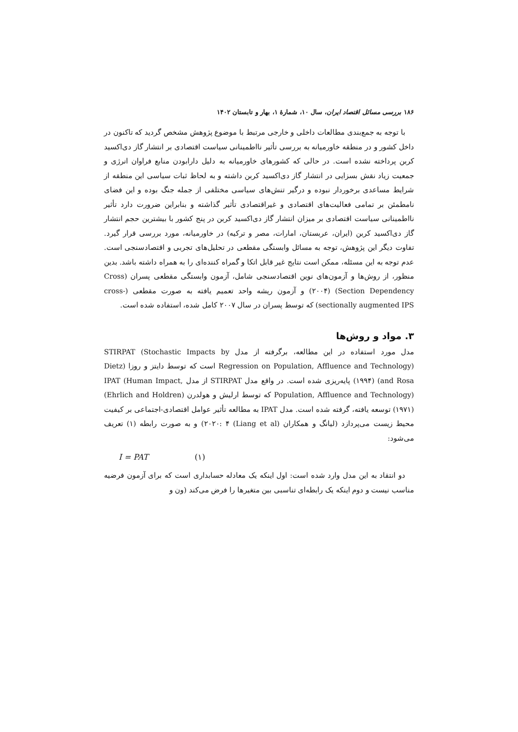۱۸۶ بررسی مسائل اقتصاد ایران، سال ۱۰، شمارهٔ ۱، بهار و تابستان ۱۴۰۲
با توجه به جمع‌بندی مطالعات داخلی و خارجی مرتبط با موضوع پژوهش مشخص گردید که تاکنون در داخل کشور و در منطقه خاورمیانه به بررسی تأثیر نااطمینانی سیاست اقتصادی بر انتشار گاز دی‌اکسید کربن پرداخته نشده است. در حالی که کشورهای خاورمیانه به دلیل دارابودن منابع فراوان انرژی و جمعیت زیاد نقش بسزایی در انتشار گاز دی‌اکسید کربن داشته و به لحاظ ثبات سیاسی این منطقه از شرایط مساعدی برخوردار نبوده و درگیر تنش‌های سیاسی مختلفی از جمله جنگ بوده و این فضای نامطمئن بر تمامی فعالیت‌های اقتصادی و غیراقتصادی تأثیر گذاشته و بنابراین ضرورت دارد تأثیر نااطمینانی سیاست اقتصادی بر میزان انتشار گاز دی‌اکسید کربن در پنج کشور با بیشترین حجم انتشار گاز دی‌اکسید کربن (ایران، عربستان، امارات، مصر و ترکیه) در خاورمیانه، مورد بررسی قرار گیرد. تفاوت دیگر این پژوهش، توجه به مسائل وابستگی مقطعی در تحلیل‌های تجربی و اقتصادسنجی است. عدم توجه به این مسئله، ممکن است نتایج غیر قابل اتکا و گمراه کننده‌ای را به همراه داشته باشد. بدین منظور، از روش‌ها و آزمون‌های نوین اقتصادسنجی شامل، آزمون وابستگی مقطعی پسران (Cross Section Dependency) (۲۰۰۴) و آزمون ریشه واحد تعمیم یافته به صورت مقطعی (cross-sectionally augmented IPS) که توسط پسران در سال ۲۰۰۷ کامل شده، استفاده شده است.
۳. مواد و روش‌ها
مدل مورد استفاده در این مطالعه، برگرفته از مدل STIRPAT (Stochastic Impacts by Regression on Population, Affluence and Technology) است که توسط دایتز و روزا (Dietz and Rosa) (۱۹۹۴) پایه‌ریزی شده است. در واقع مدل STIRPAT از مدل IPAT (Human Impact, Population, Affluence and Technology) که توسط ارلیش و هولدرن (Ehrlich and Holdren) (۱۹۷۱) توسعه یافته، گرفته شده است. مدل IPAT به مطالعه تأثیر عوامل اقتصادی-اجتماعی بر کیفیت محیط زیست می‌پردازد (لیانگ و همکاران (Liang et al) ۲۰۲۰: ۴) و به صورت رابطه (۱) تعریف می‌شود:
I = PAT (۱)
دو انتقاد به این مدل وارد شده است: اول اینکه یک معادله حسابداری است که برای آزمون فرضیه مناسب نیست و دوم اینکه یک رابطه‌ای تناسبی بین متغیرها را فرض می‌کند (ون و